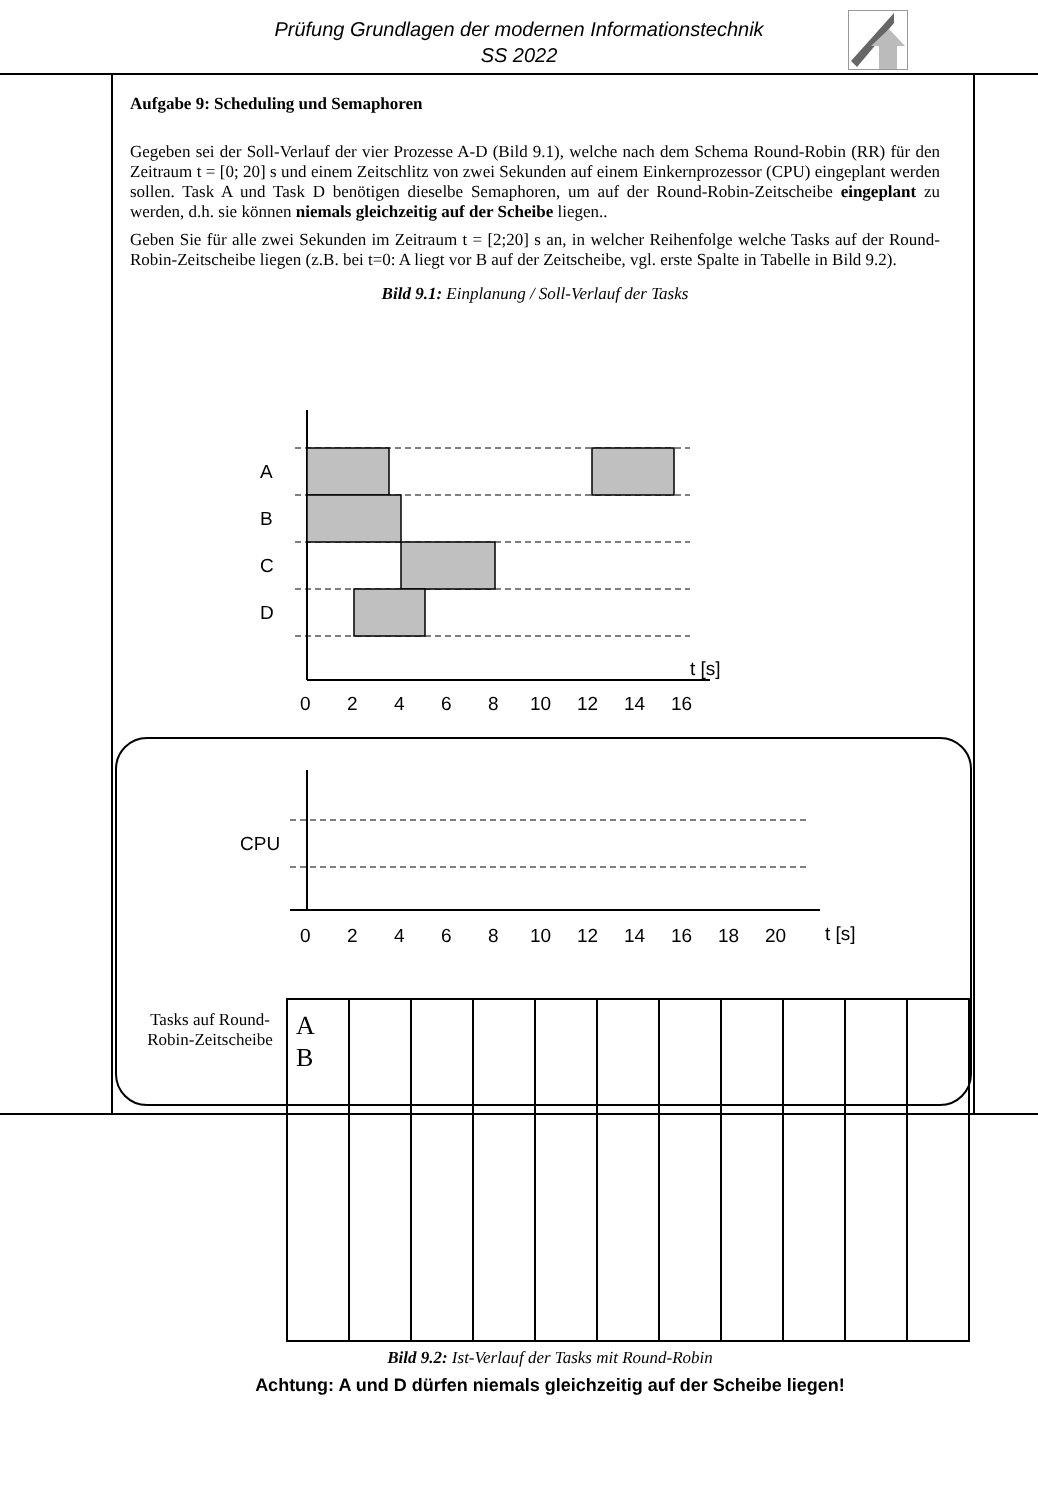Prüfung Grundlagen der modernen Informationstechnik
SS 2022
Aufgabe 9: Scheduling und Semaphoren
Gegeben sei der Soll-Verlauf der vier Prozesse A-D (Bild 9.1), welche nach dem Schema Round-Robin (RR) für den Zeitraum t = [0; 20] s und einem Zeitschlitz von zwei Sekunden auf einem Einkernprozessor (CPU) eingeplant werden sollen. Task A und Task D benötigen dieselbe Semaphoren, um auf der Round-Robin-Zeitscheibe eingeplant zu werden, d.h. sie können niemals gleichzeitig auf der Scheibe liegen..
Geben Sie für alle zwei Sekunden im Zeitraum t = [2;20] s an, in welcher Reihenfolge welche Tasks auf der Round-Robin-Zeitscheibe liegen (z.B. bei t=0: A liegt vor B auf der Zeitscheibe, vgl. erste Spalte in Tabelle in Bild 9.2).
Bild 9.1: Einplanung / Soll-Verlauf der Tasks
A
B
C
D
t [s]
0
2
4
6
8
10
12
14
16
CPU
t [s]
0
2
4
6
8
10
12
14
16
18
20
Tasks auf Round-Robin-Zeitscheibe
| A B | | | | | | | | | | |
Bild 9.2: Ist-Verlauf der Tasks mit Round-Robin
Achtung: A und D dürfen niemals gleichzeitig auf der Scheibe liegen!